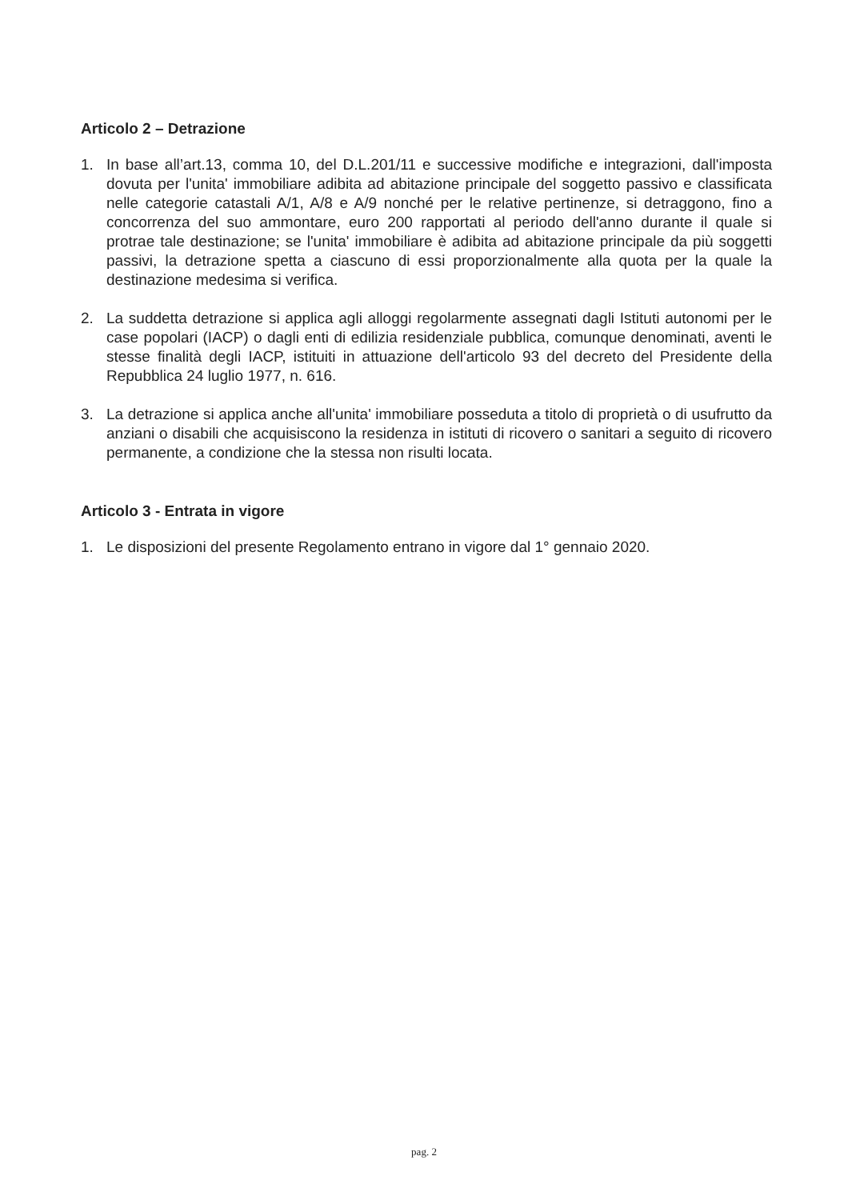Articolo 2 – Detrazione
1. In base all’art.13, comma 10, del D.L.201/11 e successive modifiche e integrazioni, dall'imposta dovuta per l'unita' immobiliare adibita ad abitazione principale del soggetto passivo e classificata nelle categorie catastali A/1, A/8 e A/9 nonché per le relative pertinenze, si detraggono, fino a concorrenza del suo ammontare, euro 200 rapportati al periodo dell'anno durante il quale si protrae tale destinazione; se l'unita' immobiliare è adibita ad abitazione principale da più soggetti passivi, la detrazione spetta a ciascuno di essi proporzionalmente alla quota per la quale la destinazione medesima si verifica.
2. La suddetta detrazione si applica agli alloggi regolarmente assegnati dagli Istituti autonomi per le case popolari (IACP) o dagli enti di edilizia residenziale pubblica, comunque denominati, aventi le stesse finalità degli IACP, istituiti in attuazione dell'articolo 93 del decreto del Presidente della Repubblica 24 luglio 1977, n. 616.
3. La detrazione si applica anche all'unita' immobiliare posseduta a titolo di proprietà o di usufrutto da anziani o disabili che acquisiscono la residenza in istituti di ricovero o sanitari a seguito di ricovero permanente, a condizione che la stessa non risulti locata.
Articolo 3 - Entrata in vigore
1. Le disposizioni del presente Regolamento entrano in vigore dal 1° gennaio 2020.
pag. 2